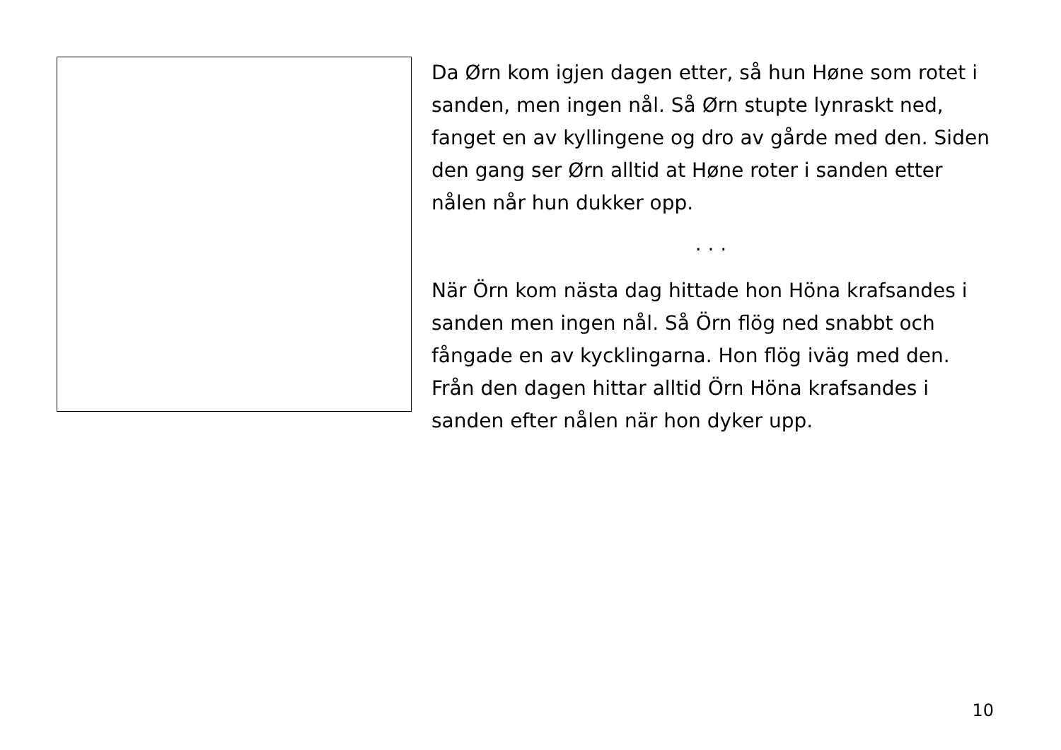Da Ørn kom igjen dagen etter, så hun Høne som rotet i sanden, men ingen nål. Så Ørn stupte lynraskt ned, fanget en av kyllingene og dro av gårde med den. Siden den gang ser Ørn alltid at Høne roter i sanden etter nålen når hun dukker opp.
. . .
När Örn kom nästa dag hittade hon Höna krafsandes i sanden men ingen nål. Så Örn flög ned snabbt och fångade en av kycklingarna. Hon flög iväg med den. Från den dagen hittar alltid Örn Höna krafsandes i sanden efter nålen när hon dyker upp.
10